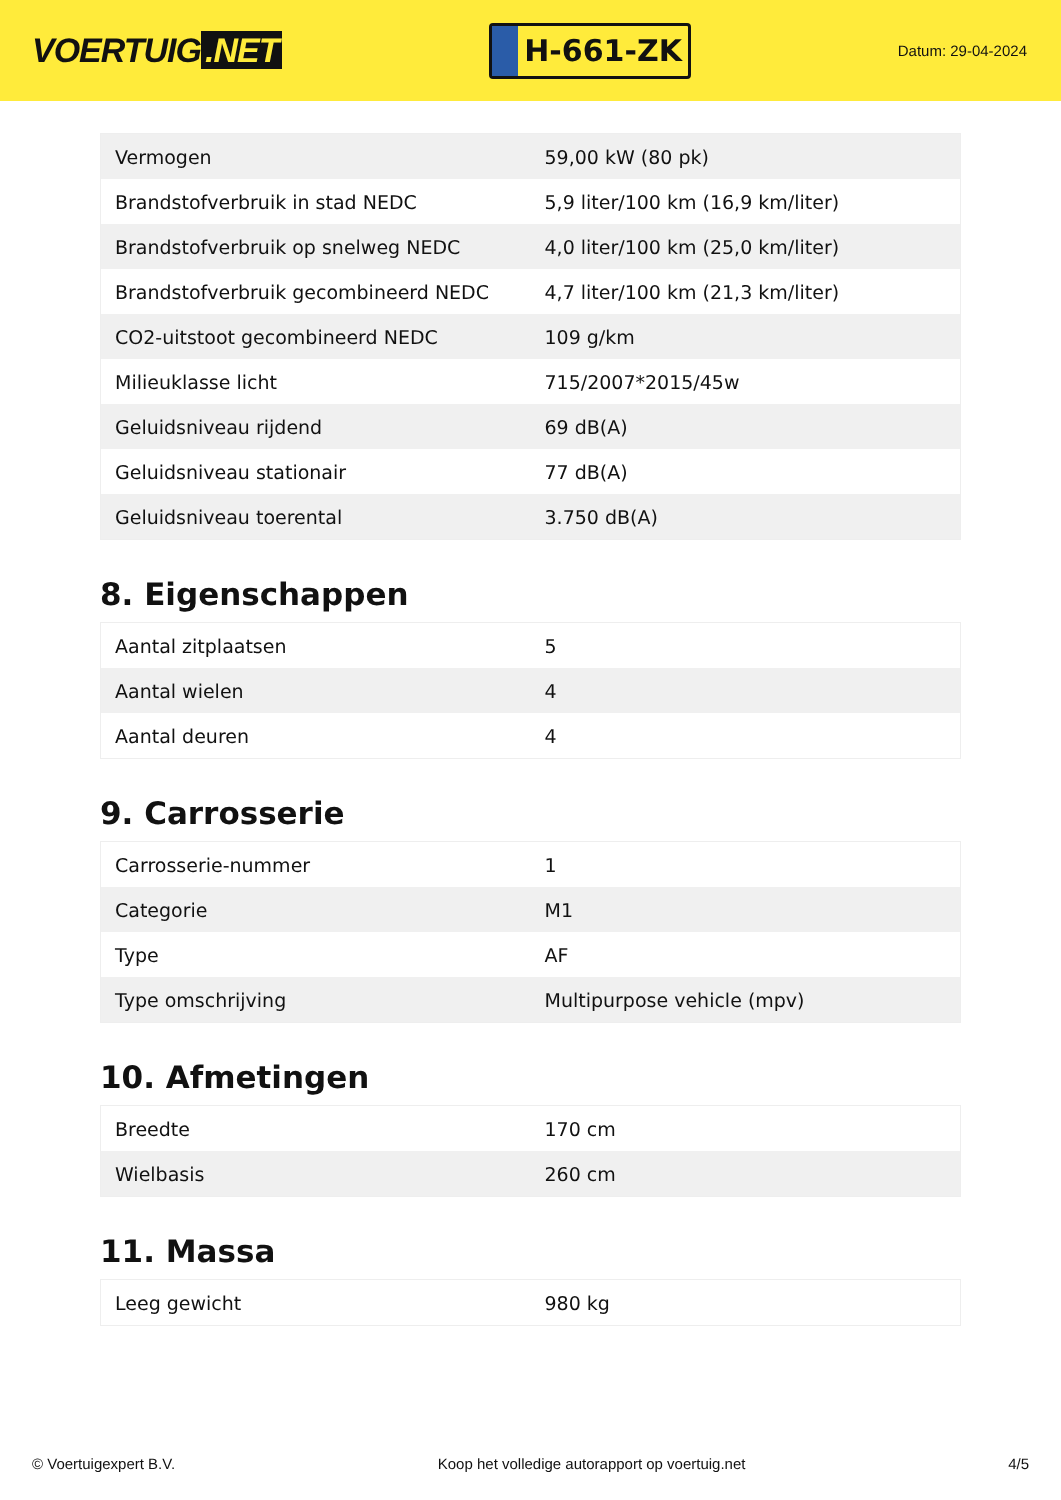VOERTUIG.NET
H-661-ZK
Datum: 29-04-2024
| Vermogen | 59,00 kW (80 pk) |
| Brandstofverbruik in stad NEDC | 5,9 liter/100 km (16,9 km/liter) |
| Brandstofverbruik op snelweg NEDC | 4,0 liter/100 km (25,0 km/liter) |
| Brandstofverbruik gecombineerd NEDC | 4,7 liter/100 km (21,3 km/liter) |
| CO2-uitstoot gecombineerd NEDC | 109 g/km |
| Milieuklasse licht | 715/2007*2015/45w |
| Geluidsniveau rijdend | 69 dB(A) |
| Geluidsniveau stationair | 77 dB(A) |
| Geluidsniveau toerental | 3.750 dB(A) |
8. Eigenschappen
| Aantal zitplaatsen | 5 |
| Aantal wielen | 4 |
| Aantal deuren | 4 |
9. Carrosserie
| Carrosserie-nummer | 1 |
| Categorie | M1 |
| Type | AF |
| Type omschrijving | Multipurpose vehicle (mpv) |
10. Afmetingen
| Breedte | 170 cm |
| Wielbasis | 260 cm |
11. Massa
| Leeg gewicht | 980 kg |
© Voertuigexpert B.V. Koop het volledige autorapport op voertuig.net 4/5